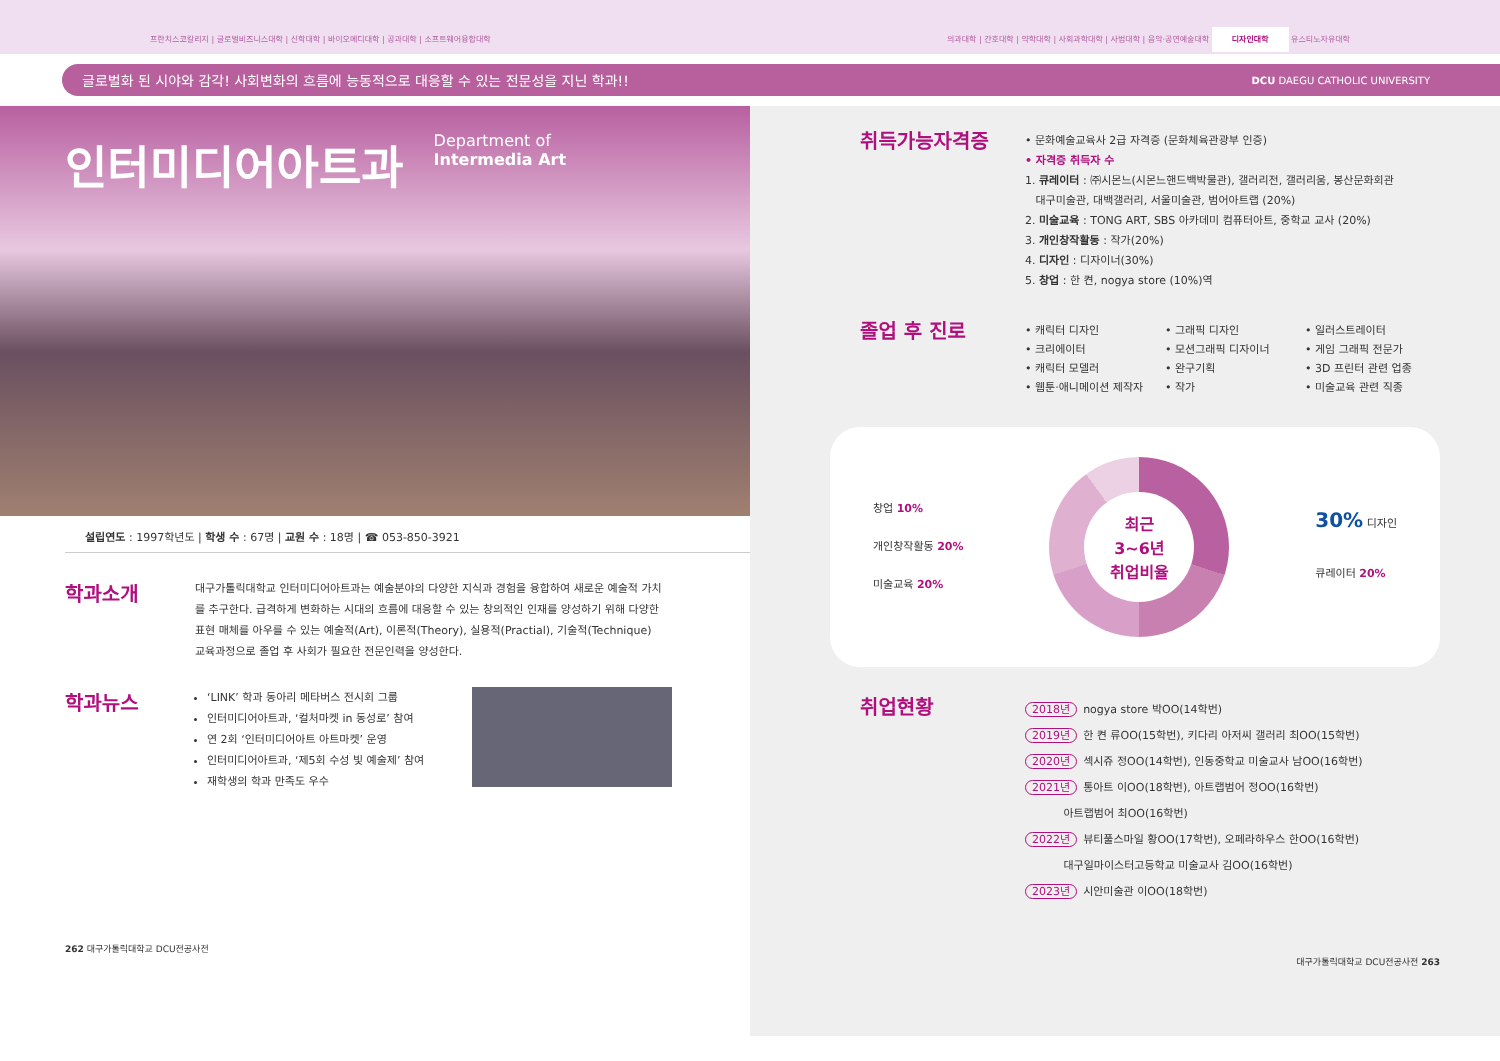프란치스코칼리지 | 글로벌비즈니스대학 | 신학대학 | 바이오메디대학 | 공과대학 | 소프트웨어융합대학 의과대학 | 간호대학 | 약학대학 | 사회과학대학 | 사범대학 | 음악·공연예술대학 디자인대학 유스티노자유대학
글로벌화 된 시야와 감각! 사회변화의 흐름에 능동적으로 대응할 수 있는 전문성을 지닌 학과!! DCU DAEGU CATHOLIC UNIVERSITY
인터미디어아트과
Department of
Intermedia Art
설립연도 : 1997학년도 | 학생 수 : 67명 | 교원 수 : 18명 | ☎ 053-850-3921
학과소개
대구가톨릭대학교 인터미디어아트과는 예술분야의 다양한 지식과 경험을 융합하여 새로운 예술적 가치를 추구한다. 급격하게 변화하는 시대의 흐름에 대응할 수 있는 창의적인 인재를 양성하기 위해 다양한 표현 매체를 아우를 수 있는 예술적(Art), 이론적(Theory), 실용적(Practial), 기술적(Technique) 교육과정으로 졸업 후 사회가 필요한 전문인력을 양성한다.
학과뉴스
‘LINK’ 학과 동아리 메타버스 전시회 그룹
인터미디어아트과, ‘컬처마켓 in 동성로’ 참여
연 2회 ‘인터미디어아트 아트마켓’ 운영
인터미디어아트과, ‘제5회 수성 빛 예술제’ 참여
재학생의 학과 만족도 우수
262 대구가톨릭대학교 DCU전공사전
취득가능자격증
• 문화예술교육사 2급 자격증 (문화체육관광부 인증)
• 자격증 취득자 수
1. 큐레이터 : ㈜시몬느(시몬느핸드백박물관), 갤러리전, 갤러리움, 봉산문화회관
대구미술관, 대백갤러리, 서울미술관, 범어아트랩 (20%)
2. 미술교육 : TONG ART, SBS 아카데미 컴퓨터아트, 중학교 교사 (20%)
3. 개인창작활동 : 작가(20%)
4. 디자인 : 디자이너(30%)
5. 창업 : 한 켠, nogya store (10%)역
졸업 후 진로
• 캐릭터 디자인 • 그래픽 디자인 • 일러스트레이터 • 크리에이터 • 모션그래픽 디자이너 • 게임 그래픽 전문가 • 캐릭터 모델러 • 완구기획 • 3D 프린터 관련 업종 • 웹툰·애니메이션 제작자 • 작가 • 미술교육 관련 직종
창업 10%
개인창작활동 20%
미술교육 20%
최근
3~6년
취업비율
30% 디자인
큐레이터 20%
취업현황
2018년 nogya store 박OO(14학번)
2019년 한 켠 류OO(15학번), 키다리 아저씨 갤러리 최OO(15학번)
2020년 섹시쥬 정OO(14학번), 인동중학교 미술교사 남OO(16학번)
2021년 통아트 이OO(18학번), 아트랩범어 정OO(16학번)
아트랩범어 최OO(16학번)
2022년 뷰티풀스마일 황OO(17학번), 오페라하우스 한OO(16학번)
대구일마이스터고등학교 미술교사 김OO(16학번)
2023년 시안미술관 이OO(18학번)
대구가톨릭대학교 DCU전공사전 263